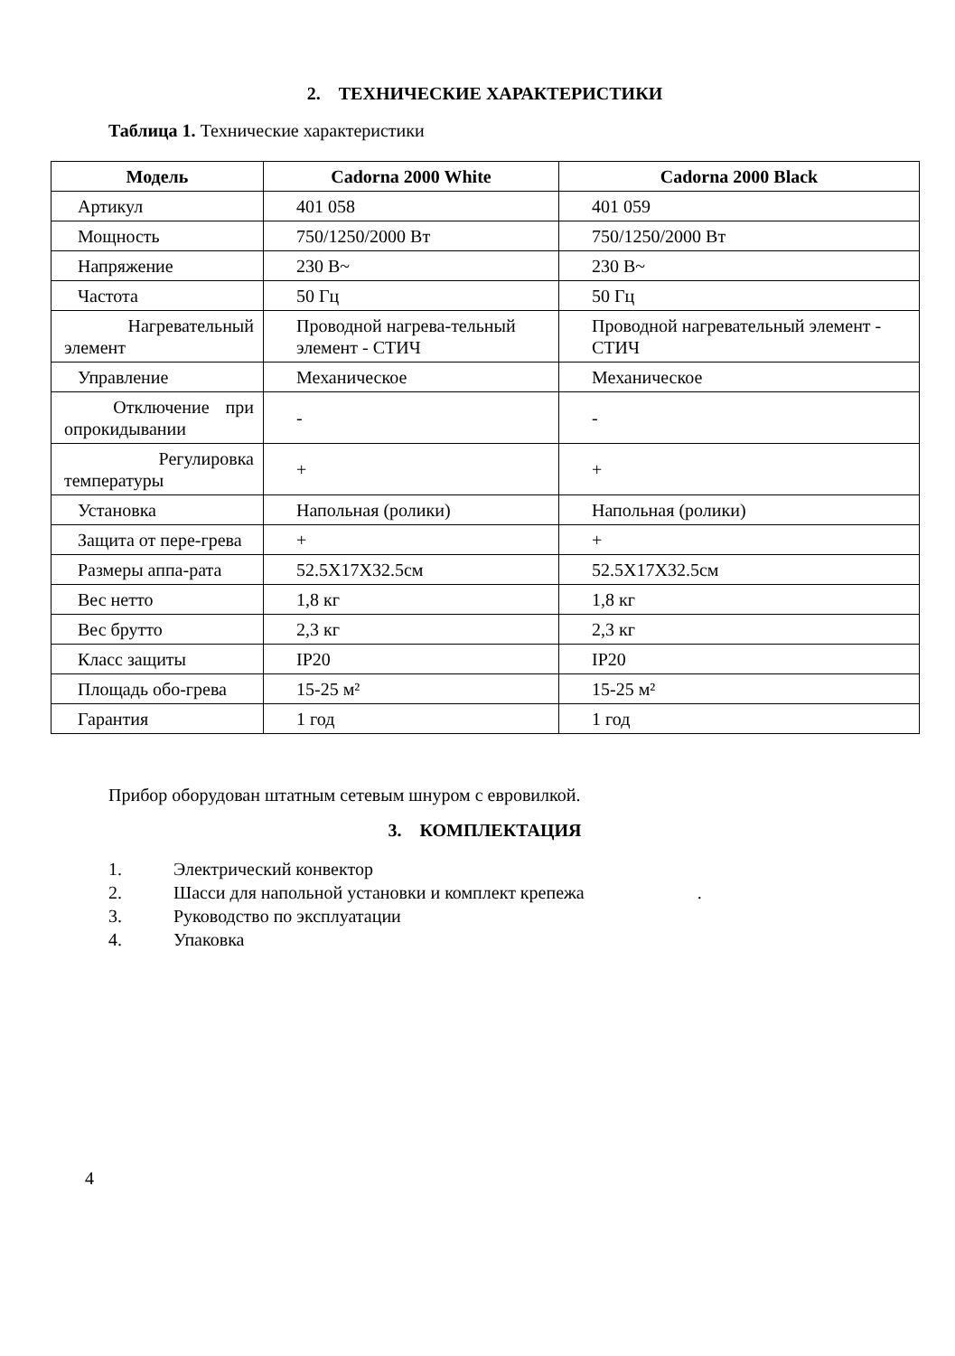2. ТЕХНИЧЕСКИЕ ХАРАКТЕРИСТИКИ
Таблица 1. Технические характеристики
| Модель | Cadorna 2000 White | Cadorna 2000 Black |
| --- | --- | --- |
| Артикул | 401 058 | 401 059 |
| Мощность | 750/1250/2000 Вт | 750/1250/2000 Вт |
| Напряжение | 230 В~ | 230 В~ |
| Частота | 50 Гц | 50 Гц |
| Нагревательный элемент | Проводной нагрева-тельный элемент - СТИЧ | Проводной нагревательный элемент - СТИЧ |
| Управление | Механическое | Механическое |
| Отключение при опрокидывании | - | - |
| Регулировка температуры | + | + |
| Установка | Напольная (ролики) | Напольная (ролики) |
| Защита от пере-грева | + | + |
| Размеры аппа-рата | 52.5X17X32.5см | 52.5X17X32.5см |
| Вес нетто | 1,8 кг | 1,8 кг |
| Вес брутто | 2,3 кг | 2,3 кг |
| Класс защиты | IP20 | IP20 |
| Площадь обо-грева | 15-25 м² | 15-25 м² |
| Гарантия | 1 год | 1 год |
Прибор оборудован штатным сетевым шнуром с евровилкой.
3. КОМПЛЕКТАЦИЯ
1. Электрический конвектор
2. Шасси для напольной установки и комплект крепежа .
3. Руководство по эксплуатации
4. Упаковка
4